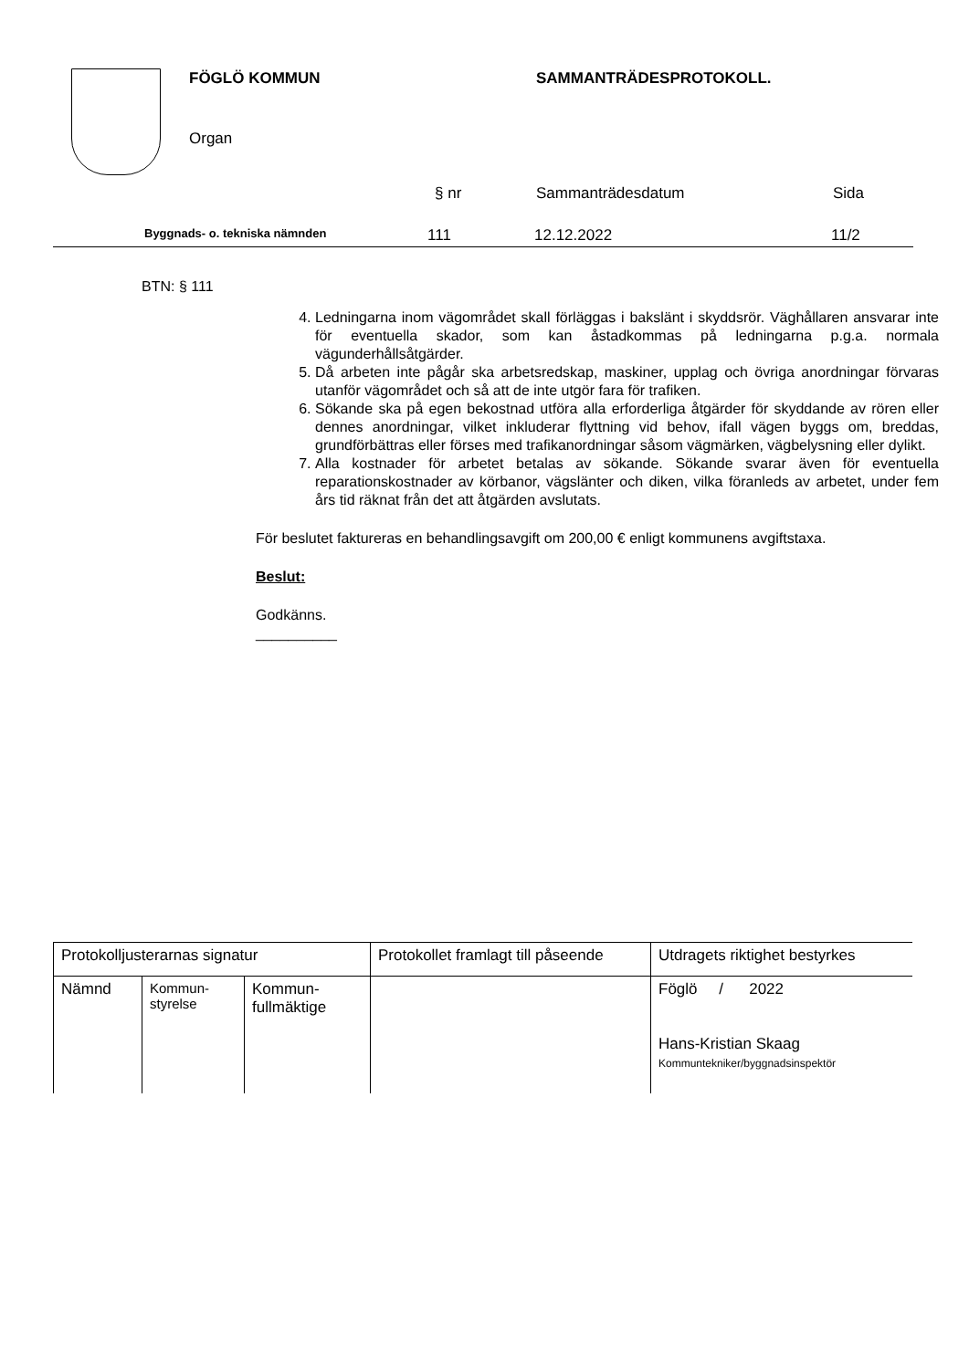FÖGLÖ KOMMUN SAMMANTRÄDESPROTOKOLL.
Organ
§ nr Sammanträdesdatum Sida
Byggnads- o. tekniska nämnden 111 12.12.2022 11/2
BTN: § 111
4. Ledningarna inom vägområdet skall förläggas i bakslänt i skyddsrör. Väghållaren ansvarar inte för eventuella skador, som kan åstadkommas på ledningarna p.g.a. normala vägunderhållsåtgärder.
5. Då arbeten inte pågår ska arbetsredskap, maskiner, upplag och övriga anordningar förvaras utanför vägområdet och så att de inte utgör fara för trafiken.
6. Sökande ska på egen bekostnad utföra alla erforderliga åtgärder för skyddande av rören eller dennes anordningar, vilket inkluderar flyttning vid behov, ifall vägen byggs om, breddas, grundförbättras eller förses med trafikanordningar såsom vägmärken, vägbelysning eller dylikt.
7. Alla kostnader för arbetet betalas av sökande. Sökande svarar även för eventuella reparationskostnader av körbanor, vägslänter och diken, vilka föranleds av arbetet, under fem års tid räknat från det att åtgärden avslutats.
För beslutet faktureras en behandlingsavgift om 200,00 € enligt kommunens avgiftstaxa.
Beslut:
Godkänns.
__________
| Protokolljusterarnas signatur | | | Protokollet framlagt till påseende | Utdragets riktighet bestyrkes |
| Nämnd | Kommun- styrelse | Kommun- fullmäktige | | Föglö / 2022 Hans-Kristian Skaag Kommuntekniker/byggnadsinspektör |